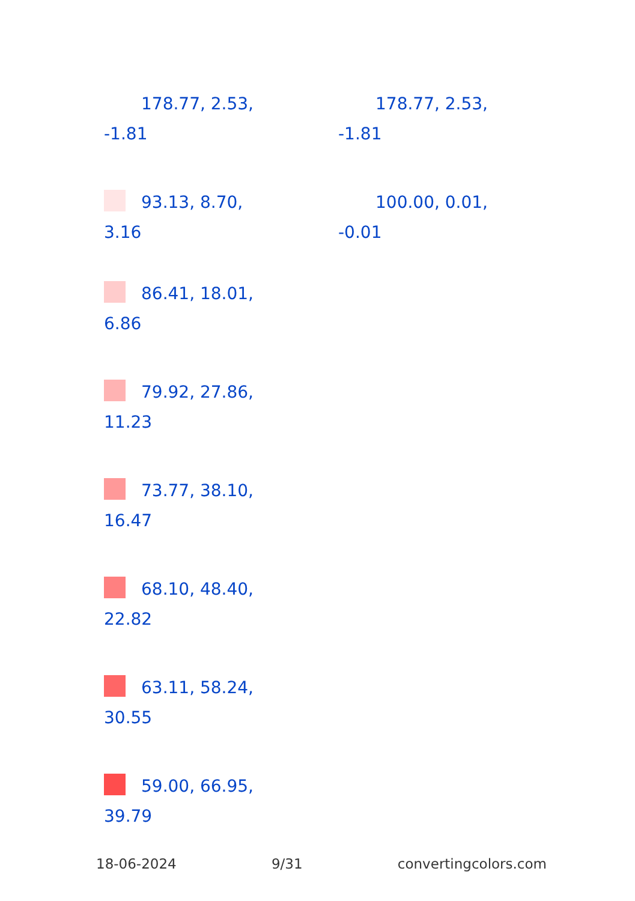178.77, 2.53, -1.81
93.13, 8.70, 3.16
86.41, 18.01, 6.86
79.92, 27.86, 11.23
73.77, 38.10, 16.47
68.10, 48.40, 22.82
63.11, 58.24, 30.55
59.00, 66.95, 39.79
178.77, 2.53, -1.81
100.00, 0.01, -0.01
18-06-2024 9/31 convertingcolors.com